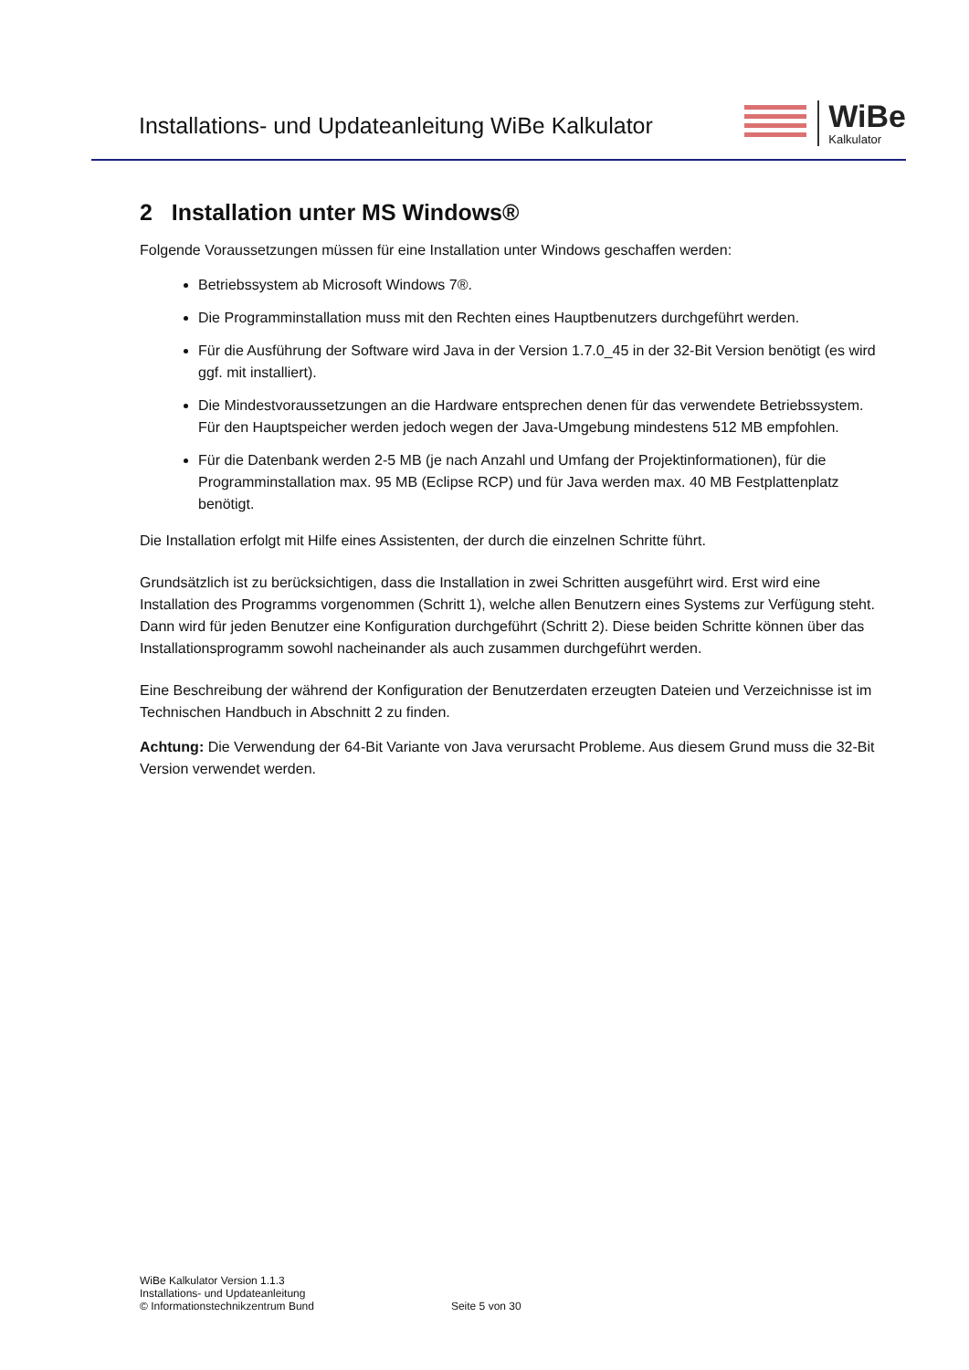Installations- und Updateanleitung WiBe Kalkulator
WiBe
Kalkulator
2 Installation unter MS Windows®
Folgende Voraussetzungen müssen für eine Installation unter Windows geschaffen werden:
Betriebssystem ab Microsoft Windows 7®.
Die Programminstallation muss mit den Rechten eines Hauptbenutzers durchgeführt werden.
Für die Ausführung der Software wird Java in der Version 1.7.0_45 in der 32-Bit Version benötigt (es wird ggf. mit installiert).
Die Mindestvoraussetzungen an die Hardware entsprechen denen für das verwendete Betriebssystem. Für den Hauptspeicher werden jedoch wegen der Java-Umgebung mindestens 512 MB empfohlen.
Für die Datenbank werden 2-5 MB (je nach Anzahl und Umfang der Projektinformationen), für die Programminstallation max. 95 MB (Eclipse RCP) und für Java werden max. 40 MB Festplattenplatz benötigt.
Die Installation erfolgt mit Hilfe eines Assistenten, der durch die einzelnen Schritte führt.
Grundsätzlich ist zu berücksichtigen, dass die Installation in zwei Schritten ausgeführt wird. Erst wird eine Installation des Programms vorgenommen (Schritt 1), welche allen Benutzern eines Systems zur Verfügung steht. Dann wird für jeden Benutzer eine Konfiguration durchgeführt (Schritt 2). Diese beiden Schritte können über das Installationsprogramm sowohl nacheinander als auch zusammen durchgeführt werden.
Eine Beschreibung der während der Konfiguration der Benutzerdaten erzeugten Dateien und Verzeichnisse ist im Technischen Handbuch in Abschnitt 2 zu finden.
Achtung: Die Verwendung der 64-Bit Variante von Java verursacht Probleme. Aus diesem Grund muss die 32-Bit Version verwendet werden.
WiBe Kalkulator Version 1.1.3
Installations- und Updateanleitung
© Informationstechnikzentrum Bund
Seite 5 von 30